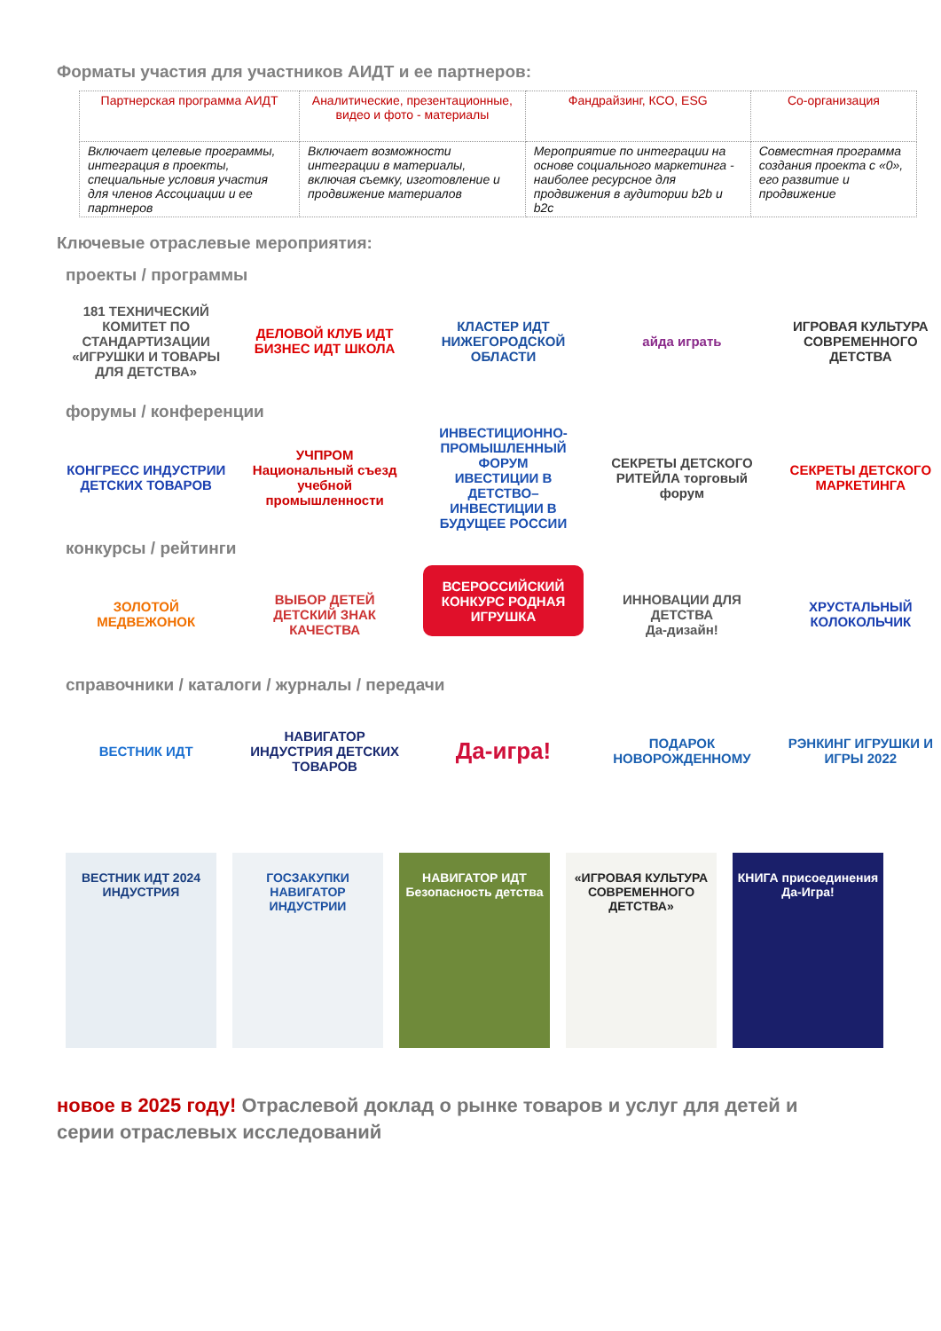Форматы участия для участников АИДТ и ее партнеров:
| Партнерская программа АИДТ | Аналитические, презентационные, видео и фото - материалы | Фандрайзинг, КСО, ESG | Со-организация |
| --- | --- | --- | --- |
| Включает целевые программы, интеграция в проекты, специальные условия участия для членов Ассоциации и ее партнеров | Включает возможности интеграции в материалы, включая съемку, изготовление и продвижение материалов | Мероприятие по интеграции на основе социального маркетинга - наиболее ресурсное для продвижения в аудитории b2b и b2c | Совместная программа создания проекта с «0», его развитие и продвижение |
Ключевые отраслевые мероприятия:
проекты / программы
181 ТЕХНИЧЕСКИЙ КОМИТЕТ ПО СТАНДАРТИЗАЦИИ «ИГРУШКИ И ТОВАРЫ ДЛЯ ДЕТСТВА»
ДЕЛОВОЙ КЛУБ ИДТ
БИЗНЕС ИДТ ШКОЛА
КЛАСТЕР ИДТ НИЖЕГОРОДСКОЙ ОБЛАСТИ
айда играть ИГРОВАЯ КУЛЬТУРА СОВРЕМЕННОГО ДЕТСТВА
форумы / конференции
КОНГРЕСС ИНДУСТРИИ ДЕТСКИХ ТОВАРОВ
УЧПРОМ Национальный съезд учебной промышленности
ИНВЕСТИЦИОННО-ПРОМЫШЛЕННЫЙ ФОРУМ
ИВЕСТИЦИИ В ДЕТСТВО–ИНВЕСТИЦИИ В БУДУЩЕЕ РОССИИ
СЕКРЕТЫ ДЕТСКОГО РИТЕЙЛА торговый форум
СЕКРЕТЫ ДЕТСКОГО МАРКЕТИНГА
конкурсы / рейтинги
ЗОЛОТОЙ МЕДВЕЖОНОК ВЫБОР ДЕТЕЙ ДЕТСКИЙ ЗНАК КАЧЕСТВА
ВСЕРОССИЙСКИЙ КОНКУРС РОДНАЯ ИГРУШКА
ИННОВАЦИИ ДЛЯ ДЕТСТВА
Да-дизайн!
ХРУСТАЛЬНЫЙ КОЛОКОЛЬЧИК
справочники / каталоги / журналы / передачи
ВЕСТНИК ИДТ НАВИГАТОР ИНДУСТРИЯ ДЕТСКИХ ТОВАРОВ
Да-игра!
ПОДАРОК НОВОРОЖДЕННОМУ РЭНКИНГ ИГРУШКИ И ИГРЫ 2022
ВЕСТНИК ИДТ 2024
ИНДУСТРИЯ
ГОСЗАКУПКИ
НАВИГАТОР ИНДУСТРИИ
НАВИГАТОР ИДТ
Безопасность детства
«ИГРОВАЯ КУЛЬТУРА СОВРЕМЕННОГО ДЕТСТВА»
КНИГА присоединения
Да-Игра!
новое в 2025 году! Отраслевой доклад о рынке товаров и услуг для детей и серии отраслевых исследований